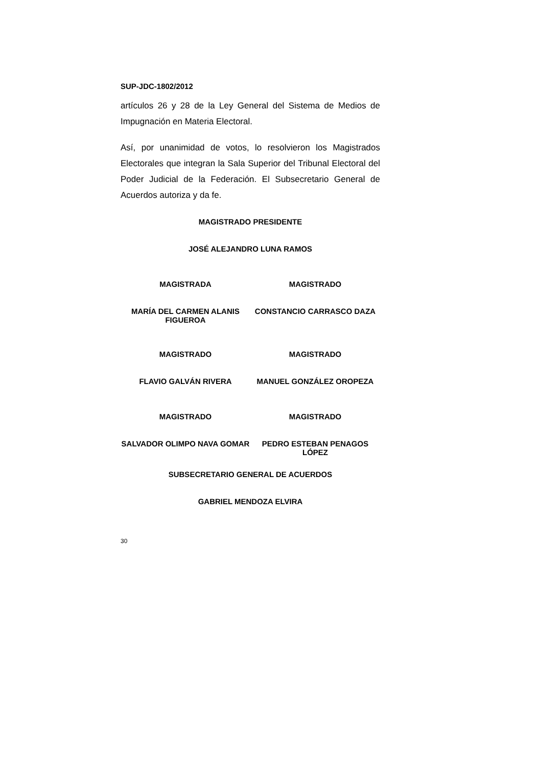SUP-JDC-1802/2012
artículos 26 y 28 de la Ley General del Sistema de Medios de Impugnación en Materia Electoral.
Así, por unanimidad de votos, lo resolvieron los Magistrados Electorales que integran la Sala Superior del Tribunal Electoral del Poder Judicial de la Federación. El Subsecretario General de Acuerdos autoriza y da fe.
MAGISTRADO PRESIDENTE
JOSÉ ALEJANDRO LUNA RAMOS
MAGISTRADA MAGISTRADO
MARÍA DEL CARMEN ALANIS FIGUEROA
CONSTANCIO CARRASCO DAZA
MAGISTRADO MAGISTRADO
FLAVIO GALVÁN RIVERA MANUEL GONZÁLEZ OROPEZA
MAGISTRADO MAGISTRADO
SALVADOR OLIMPO NAVA GOMAR PEDRO ESTEBAN PENAGOS LÓPEZ
SUBSECRETARIO GENERAL DE ACUERDOS
GABRIEL MENDOZA ELVIRA
30